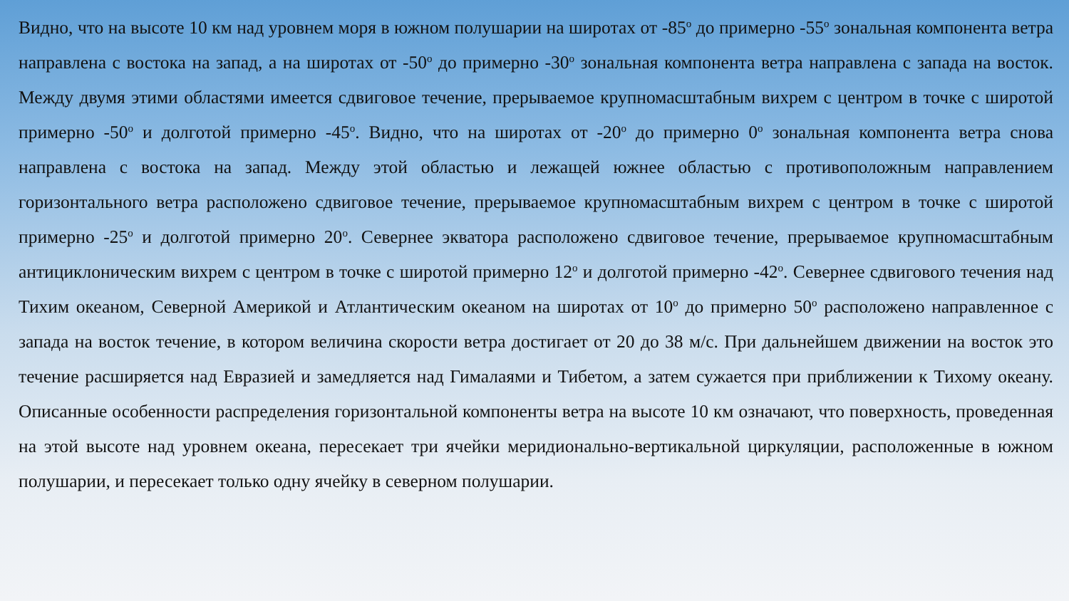Видно, что на высоте 10 км над уровнем моря в южном полушарии на широтах от -85<sup>о</sup> до примерно -55<sup>о</sup> зональная компонента ветра направлена с востока на запад, а на широтах от -50<sup>о</sup> до примерно -30<sup>о</sup> зональная компонента ветра направлена с запада на восток. Между двумя этими областями имеется сдвиговое течение, прерываемое крупномасштабным вихрем с центром в точке с широтой примерно -50<sup>о</sup> и долготой примерно -45<sup>о</sup>. Видно, что на широтах от -20<sup>о</sup> до примерно 0<sup>о</sup> зональная компонента ветра снова направлена с востока на запад. Между этой областью и лежащей южнее областью с противоположным направлением горизонтального ветра расположено сдвиговое течение, прерываемое крупномасштабным вихрем с центром в точке с широтой примерно -25<sup>о</sup> и долготой примерно 20<sup>о</sup>. Севернее экватора расположено сдвиговое течение, прерываемое крупномасштабным антициклоническим вихрем с центром в точке с широтой примерно 12<sup>о</sup> и долготой примерно -42<sup>о</sup>. Севернее сдвигового течения над Тихим океаном, Северной Америкой и Атлантическим океаном на широтах от 10<sup>о</sup> до примерно 50<sup>о</sup> расположено направленное с запада на восток течение, в котором величина скорости ветра достигает от 20 до 38 м/с. При дальнейшем движении на восток это течение расширяется над Евразией и замедляется над Гималаями и Тибетом, а затем сужается при приближении к Тихому океану. Описанные особенности распределения горизонтальной компоненты ветра на высоте 10 км означают, что поверхность, проведенная на этой высоте над уровнем океана, пересекает три ячейки меридионально-вертикальной циркуляции, расположенные в южном полушарии, и пересекает только одну ячейку в северном полушарии.